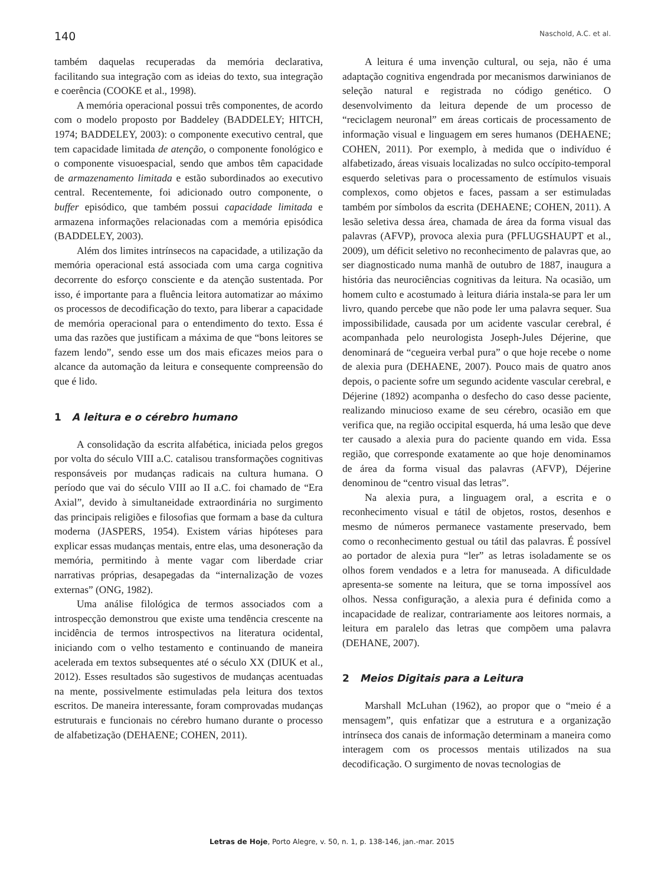140 Naschold, A.C. et al.
também daquelas recuperadas da memória declarativa, facilitando sua integração com as ideias do texto, sua integração e coerência (COOKE et al., 1998).
A memória operacional possui três componentes, de acordo com o modelo proposto por Baddeley (BADDELEY; HITCH, 1974; BADDELEY, 2003): o componente executivo central, que tem capacidade limitada de atenção, o componente fonológico e o componente visuoespacial, sendo que ambos têm capacidade de armazenamento limitada e estão subordinados ao executivo central. Recentemente, foi adicionado outro componente, o buffer episódico, que também possui capacidade limitada e armazena informações relacionadas com a memória episódica (BADDELEY, 2003).
Além dos limites intrínsecos na capacidade, a utilização da memória operacional está associada com uma carga cognitiva decorrente do esforço consciente e da atenção sustentada. Por isso, é importante para a fluência leitora automatizar ao máximo os processos de decodificação do texto, para liberar a capacidade de memória operacional para o entendimento do texto. Essa é uma das razões que justificam a máxima de que “bons leitores se fazem lendo”, sendo esse um dos mais eficazes meios para o alcance da automação da leitura e consequente compreensão do que é lido.
1 A leitura e o cérebro humano
A consolidação da escrita alfabética, iniciada pelos gregos por volta do século VIII a.C. catalisou transformações cognitivas responsáveis por mudanças radicais na cultura humana. O período que vai do século VIII ao II a.C. foi chamado de “Era Axial”, devido à simultaneidade extraordinária no surgimento das principais religiões e filosofias que formam a base da cultura moderna (JASPERS, 1954). Existem várias hipóteses para explicar essas mudanças mentais, entre elas, uma desoneração da memória, permitindo à mente vagar com liberdade criar narrativas próprias, desapegadas da “internalização de vozes externas” (ONG, 1982).
Uma análise filológica de termos associados com a introspecção demonstrou que existe uma tendência crescente na incidência de termos introspectivos na literatura ocidental, iniciando com o velho testamento e continuando de maneira acelerada em textos subsequentes até o século XX (DIUK et al., 2012). Esses resultados são sugestivos de mudanças acentuadas na mente, possivelmente estimuladas pela leitura dos textos escritos. De maneira interessante, foram comprovadas mudanças estruturais e funcionais no cérebro humano durante o processo de alfabetização (DEHAENE; COHEN, 2011).
A leitura é uma invenção cultural, ou seja, não é uma adaptação cognitiva engendrada por mecanismos darwinianos de seleção natural e registrada no código genético. O desenvolvimento da leitura depende de um processo de “reciclagem neuronal” em áreas corticais de processamento de informação visual e linguagem em seres humanos (DEHAENE; COHEN, 2011). Por exemplo, à medida que o indivíduo é alfabetizado, áreas visuais localizadas no sulco occípito-temporal esquerdo seletivas para o processamento de estímulos visuais complexos, como objetos e faces, passam a ser estimuladas também por símbolos da escrita (DEHAENE; COHEN, 2011). A lesão seletiva dessa área, chamada de área da forma visual das palavras (AFVP), provoca alexia pura (PFLUGSHAUPT et al., 2009), um déficit seletivo no reconhecimento de palavras que, ao ser diagnosticado numa manhã de outubro de 1887, inaugura a história das neurociências cognitivas da leitura. Na ocasião, um homem culto e acostumado à leitura diária instala-se para ler um livro, quando percebe que não pode ler uma palavra sequer. Sua impossibilidade, causada por um acidente vascular cerebral, é acompanhada pelo neurologista Joseph-Jules Déjerine, que denominará de “cegueira verbal pura” o que hoje recebe o nome de alexia pura (DEHAENE, 2007). Pouco mais de quatro anos depois, o paciente sofre um segundo acidente vascular cerebral, e Déjerine (1892) acompanha o desfecho do caso desse paciente, realizando minucioso exame de seu cérebro, ocasião em que verifica que, na região occipital esquerda, há uma lesão que deve ter causado a alexia pura do paciente quando em vida. Essa região, que corresponde exatamente ao que hoje denominamos de área da forma visual das palavras (AFVP), Déjerine denominou de “centro visual das letras”.
Na alexia pura, a linguagem oral, a escrita e o reconhecimento visual e tátil de objetos, rostos, desenhos e mesmo de números permanece vastamente preservado, bem como o reconhecimento gestual ou tátil das palavras. É possível ao portador de alexia pura “ler” as letras isoladamente se os olhos forem vendados e a letra for manuseada. A dificuldade apresenta-se somente na leitura, que se torna impossível aos olhos. Nessa configuração, a alexia pura é definida como a incapacidade de realizar, contrariamente aos leitores normais, a leitura em paralelo das letras que compõem uma palavra (DEHANE, 2007).
2 Meios Digitais para a Leitura
Marshall McLuhan (1962), ao propor que o “meio é a mensagem”, quis enfatizar que a estrutura e a organização intrínseca dos canais de informação determinam a maneira como interagem com os processos mentais utilizados na sua decodificação. O surgimento de novas tecnologias de
Letras de Hoje, Porto Alegre, v. 50, n. 1, p. 138-146, jan.-mar. 2015